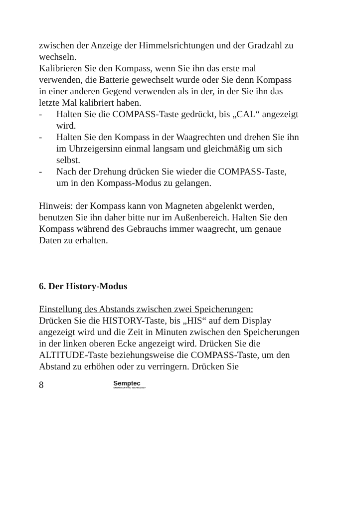zwischen der Anzeige der Himmelsrichtungen und der Gradzahl zu wechseln.
Kalibrieren Sie den Kompass, wenn Sie ihn das erste mal verwenden, die Batterie gewechselt wurde oder Sie denn Kompass in einer anderen Gegend verwenden als in der, in der Sie ihn das letzte Mal kalibriert haben.
- Halten Sie die COMPASS-Taste gedrückt, bis „CAL“ angezeigt wird.
- Halten Sie den Kompass in der Waagrechten und drehen Sie ihn im Uhrzeigersinn einmal langsam und gleichmäßig um sich selbst.
- Nach der Drehung drücken Sie wieder die COMPASS-Taste, um in den Kompass-Modus zu gelangen.
Hinweis: der Kompass kann von Magneten abgelenkt werden, benutzen Sie ihn daher bitte nur im Außenbereich. Halten Sie den Kompass während des Gebrauchs immer waagrecht, um genaue Daten zu erhalten.
6. Der History-Modus
Einstellung des Abstands zwischen zwei Speicherungen:
Drücken Sie die HISTORY-Taste, bis „HIS“ auf dem Display angezeigt wird und die Zeit in Minuten zwischen den Speicherungen in der linken oberen Ecke angezeigt wird. Drücken Sie die ALTITUDE-Taste beziehungsweise die COMPASS-Taste, um den Abstand zu erhöhen oder zu verringern. Drücken Sie
8 Semptec
URBAN SURVIVAL TECHNOLOGY